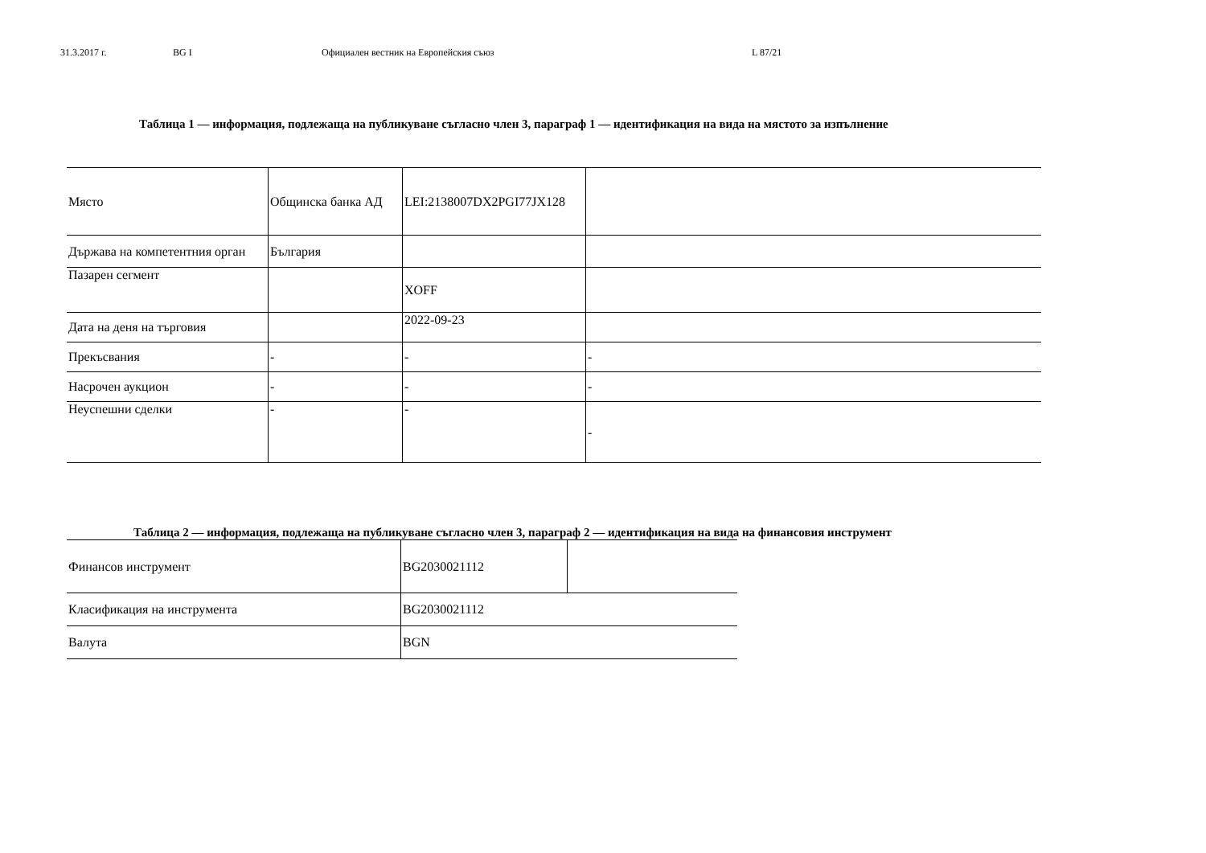31.3.2017 г. BG I Официален вестник на Европейския съюз L 87/21
Таблица 1 — информация, подлежаща на публикуване съгласно член 3, параграф 1 — идентификация на вида на мястото за изпълнение
| Място | Общинска банка АД | LEI:2138007DX2PGI77JX128 | |
| Държава на компетентния орган | България | | |
| Пазарен сегмент | | XOFF | |
| Дата на деня на търговия | | 2022-09-23 | |
| Прекъсвания | - | - | - |
| Насрочен аукцион | - | - | - |
| Неуспешни сделки | - | - | - |
Таблица 2 — информация, подлежаща на публикуване съгласно член 3, параграф 2 — идентификация на вида на финансовия инструмент
| Финансов инструмент | BG2030021112 | |
| Класификация на инструмента | BG2030021112 | |
| Валута | BGN | |